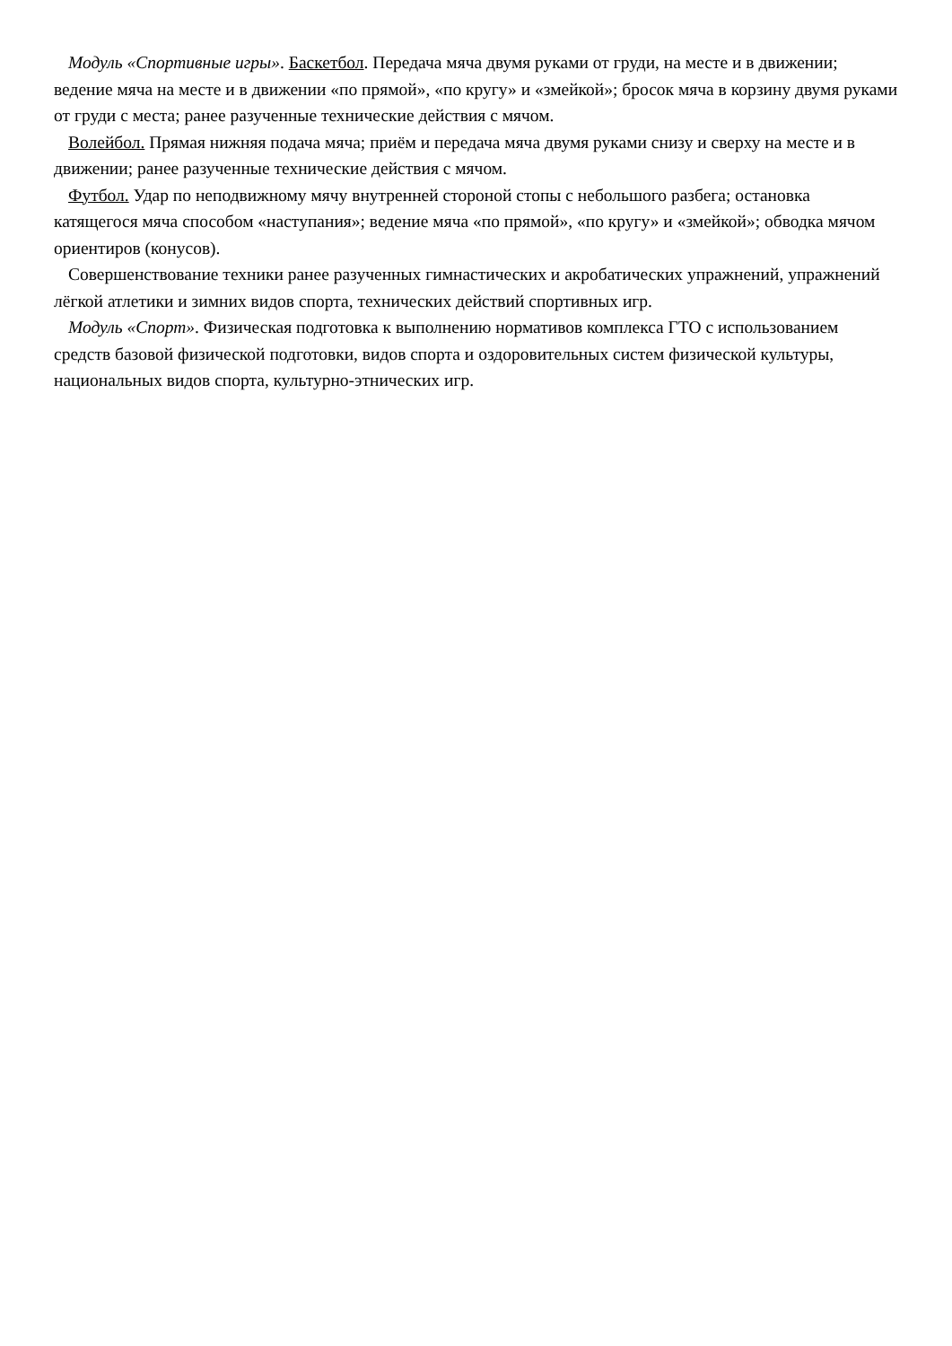Модуль «Спортивные игры». Баскетбол. Передача мяча двумя руками от груди, на месте и в движении; ведение мяча на месте и в движении «по прямой», «по кругу» и «змейкой»; бросок мяча в корзину двумя руками от груди с места; ранее разученные технические действия с мячом.
Волейбол. Прямая нижняя подача мяча; приём и передача мяча двумя руками снизу и сверху на месте и в движении; ранее разученные технические действия с мячом.
Футбол. Удар по неподвижному мячу внутренней стороной стопы с небольшого разбега; остановка катящегося мяча способом «наступания»; ведение мяча «по прямой», «по кругу» и «змейкой»; обводка мячом ориентиров (конусов).
Совершенствование техники ранее разученных гимнастических и акробатических упражнений, упражнений лёгкой атлетики и зимних видов спорта, технических действий спортивных игр.
Модуль «Спорт». Физическая подготовка к выполнению нормативов комплекса ГТО с использованием средств базовой физической подготовки, видов спорта и оздоровительных систем физической культуры, национальных видов спорта, культурно-этнических игр.